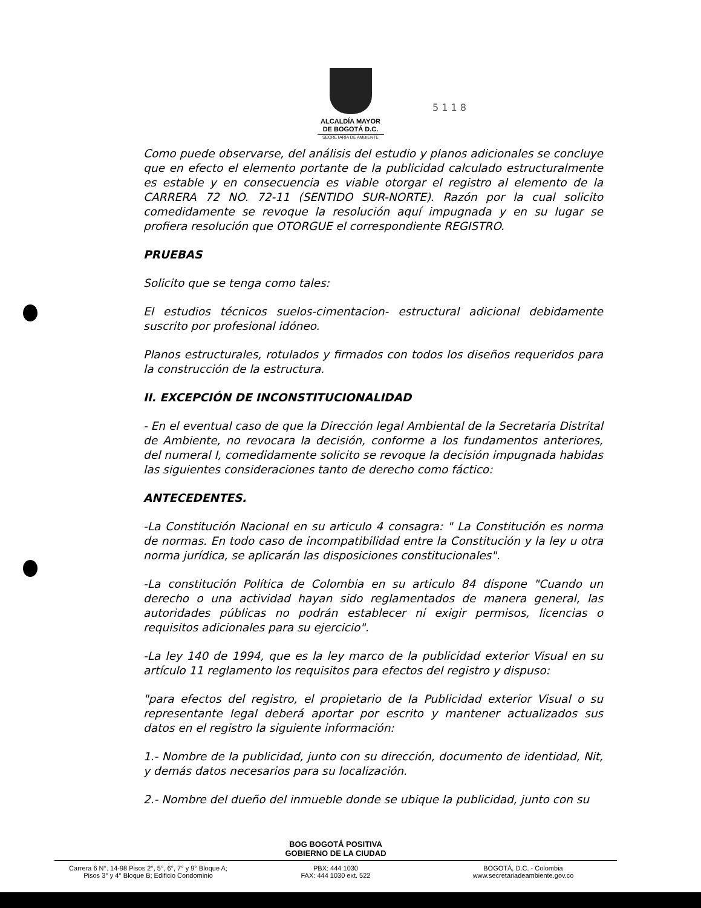ALCALDÍA MAYOR
DE BOGOTÁ D.C.
SECRETARÍA DE AMBIENTE
5 1 1 8
Como puede observarse, del análisis del estudio y planos adicionales se concluye que en efecto el elemento portante de la publicidad calculado estructuralmente es estable y en consecuencia es viable otorgar el registro al elemento de la CARRERA 72 NO. 72-11 (SENTIDO SUR-NORTE). Razón por la cual solicito comedidamente se revoque la resolución aquí impugnada y en su lugar se profiera resolución que OTORGUE el correspondiente REGISTRO.
PRUEBAS
Solicito que se tenga como tales:
El estudios técnicos suelos-cimentacion- estructural adicional debidamente suscrito por profesional idóneo.
Planos estructurales, rotulados y firmados con todos los diseños requeridos para la construcción de la estructura.
II. EXCEPCIÓN DE INCONSTITUCIONALIDAD
- En el eventual caso de que la Dirección legal Ambiental de la Secretaria Distrital de Ambiente, no revocara la decisión, conforme a los fundamentos anteriores, del numeral I, comedidamente solicito se revoque la decisión impugnada habidas las siguientes consideraciones tanto de derecho como fáctico:
ANTECEDENTES.
-La Constitución Nacional en su articulo 4 consagra: " La Constitución es norma de normas. En todo caso de incompatibilidad entre la Constitución y la ley u otra norma jurídica, se aplicarán las disposiciones constitucionales".
-La constitución Política de Colombia en su articulo 84 dispone "Cuando un derecho o una actividad hayan sido reglamentados de manera general, las autoridades públicas no podrán establecer ni exigir permisos, licencias o requisitos adicionales para su ejercicio".
-La ley 140 de 1994, que es la ley marco de la publicidad exterior Visual en su artículo 11 reglamento los requisitos para efectos del registro y dispuso:
"para efectos del registro, el propietario de la Publicidad exterior Visual o su representante legal deberá aportar por escrito y mantener actualizados sus datos en el registro la siguiente información:
1.- Nombre de la publicidad, junto con su dirección, documento de identidad, Nit, y demás datos necesarios para su localización.
2.- Nombre del dueño del inmueble donde se ubique la publicidad, junto con su
BOG BOGOTÁ POSITIVA
GOBIERNO DE LA CIUDAD
Carrera 6 N°. 14-98 Pisos 2°, 5°, 6°, 7° y 9° Bloque A;
Pisos 3° y 4° Bloque B; Edificio Condominio
PBX: 444 1030
FAX: 444 1030 ext. 522
BOGOTÁ, D.C. - Colombia
www.secretariadeambiente.gov.co